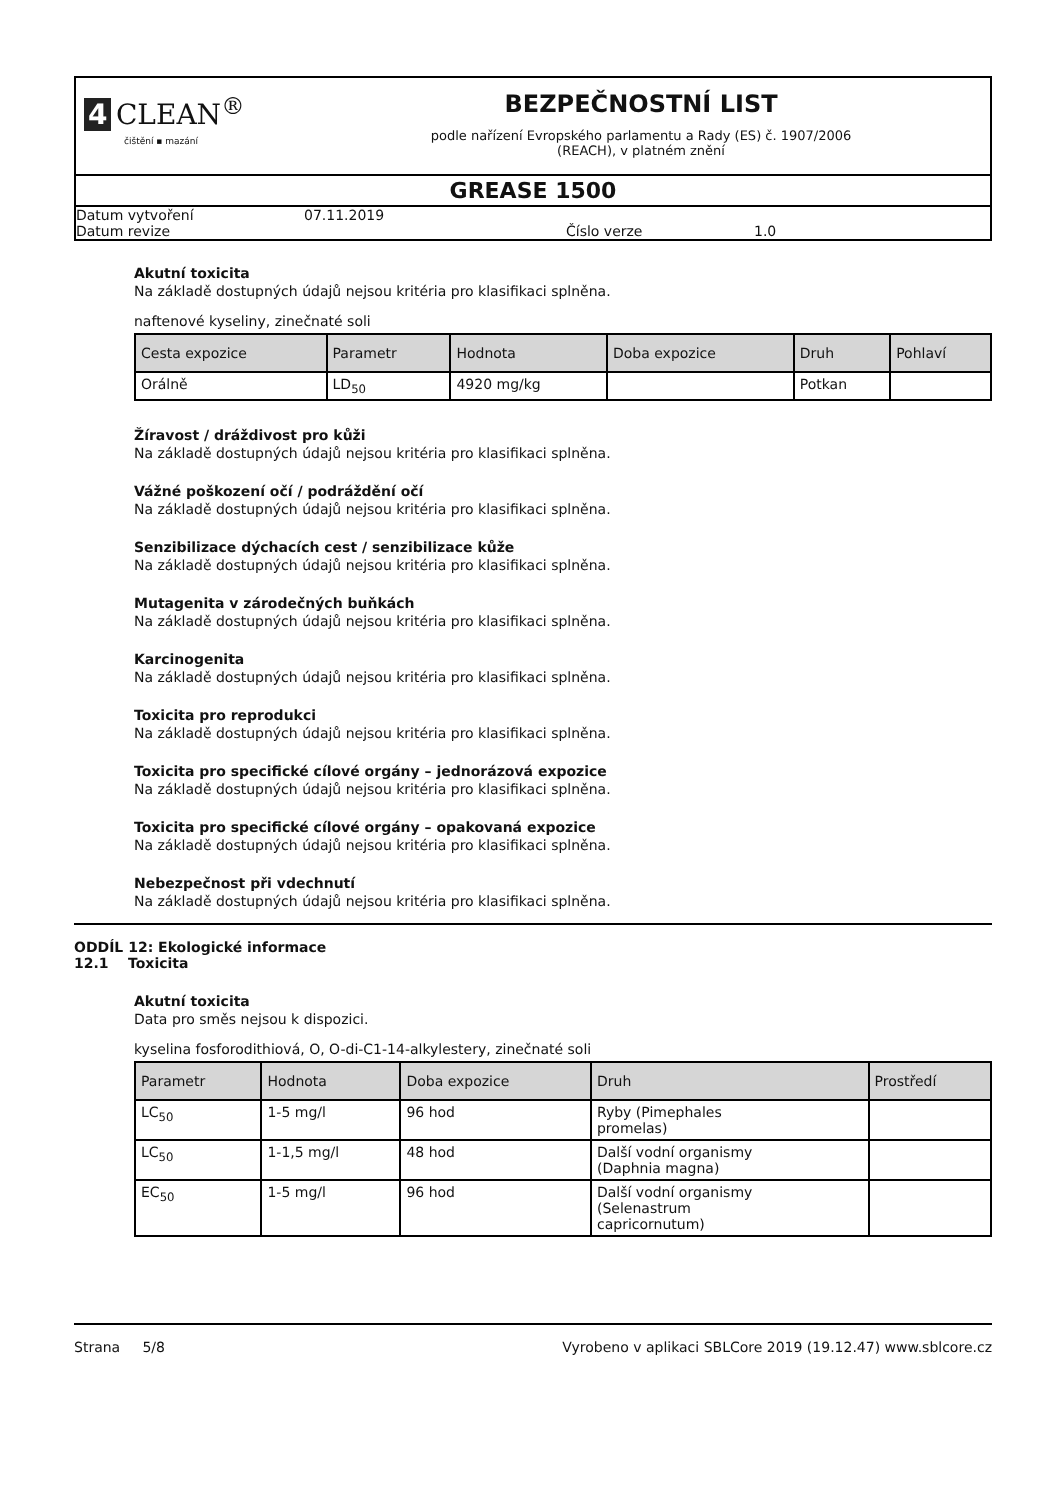4 CLEAN<sup>®</sup>
čištění ▪ mazání
BEZPEČNOSTNÍ LIST
podle nařízení Evropského parlamentu a Rady (ES) č. 1907/2006
(REACH), v platném znění
GREASE 1500
Datum vytvoření 07.11.2019
Datum revize Číslo verze 1.0
Akutní toxicita
Na základě dostupných údajů nejsou kritéria pro klasifikaci splněna.
naftenové kyseliny, zinečnaté soli
| Cesta expozice | Parametr | Hodnota | Doba expozice | Druh | Pohlaví |
| --- | --- | --- | --- | --- | --- |
| Orálně | LD<sub>50</sub> | 4920 mg/kg | | Potkan | |
Žíravost / dráždivost pro kůži
Na základě dostupných údajů nejsou kritéria pro klasifikaci splněna.
Vážné poškození očí / podráždění očí
Na základě dostupných údajů nejsou kritéria pro klasifikaci splněna.
Senzibilizace dýchacích cest / senzibilizace kůže
Na základě dostupných údajů nejsou kritéria pro klasifikaci splněna.
Mutagenita v zárodečných buňkách
Na základě dostupných údajů nejsou kritéria pro klasifikaci splněna.
Karcinogenita
Na základě dostupných údajů nejsou kritéria pro klasifikaci splněna.
Toxicita pro reprodukci
Na základě dostupných údajů nejsou kritéria pro klasifikaci splněna.
Toxicita pro specifické cílové orgány – jednorázová expozice
Na základě dostupných údajů nejsou kritéria pro klasifikaci splněna.
Toxicita pro specifické cílové orgány – opakovaná expozice
Na základě dostupných údajů nejsou kritéria pro klasifikaci splněna.
Nebezpečnost při vdechnutí
Na základě dostupných údajů nejsou kritéria pro klasifikaci splněna.
ODDÍL 12: Ekologické informace
12.1 Toxicita
Akutní toxicita
Data pro směs nejsou k dispozici.
kyselina fosforodithiová, O, O-di-C1-14-alkylestery, zinečnaté soli
| Parametr | Hodnota | Doba expozice | Druh | Prostředí |
| --- | --- | --- | --- | --- |
| LC<sub>50</sub> | 1-5 mg/l | 96 hod | Ryby (Pimephales promelas) | |
| LC<sub>50</sub> | 1-1,5 mg/l | 48 hod | Další vodní organismy (Daphnia magna) | |
| EC<sub>50</sub> | 1-5 mg/l | 96 hod | Další vodní organismy (Selenastrum capricornutum) | |
Strana 5/8 Vyrobeno v aplikaci SBLCore 2019 (19.12.47) www.sblcore.cz